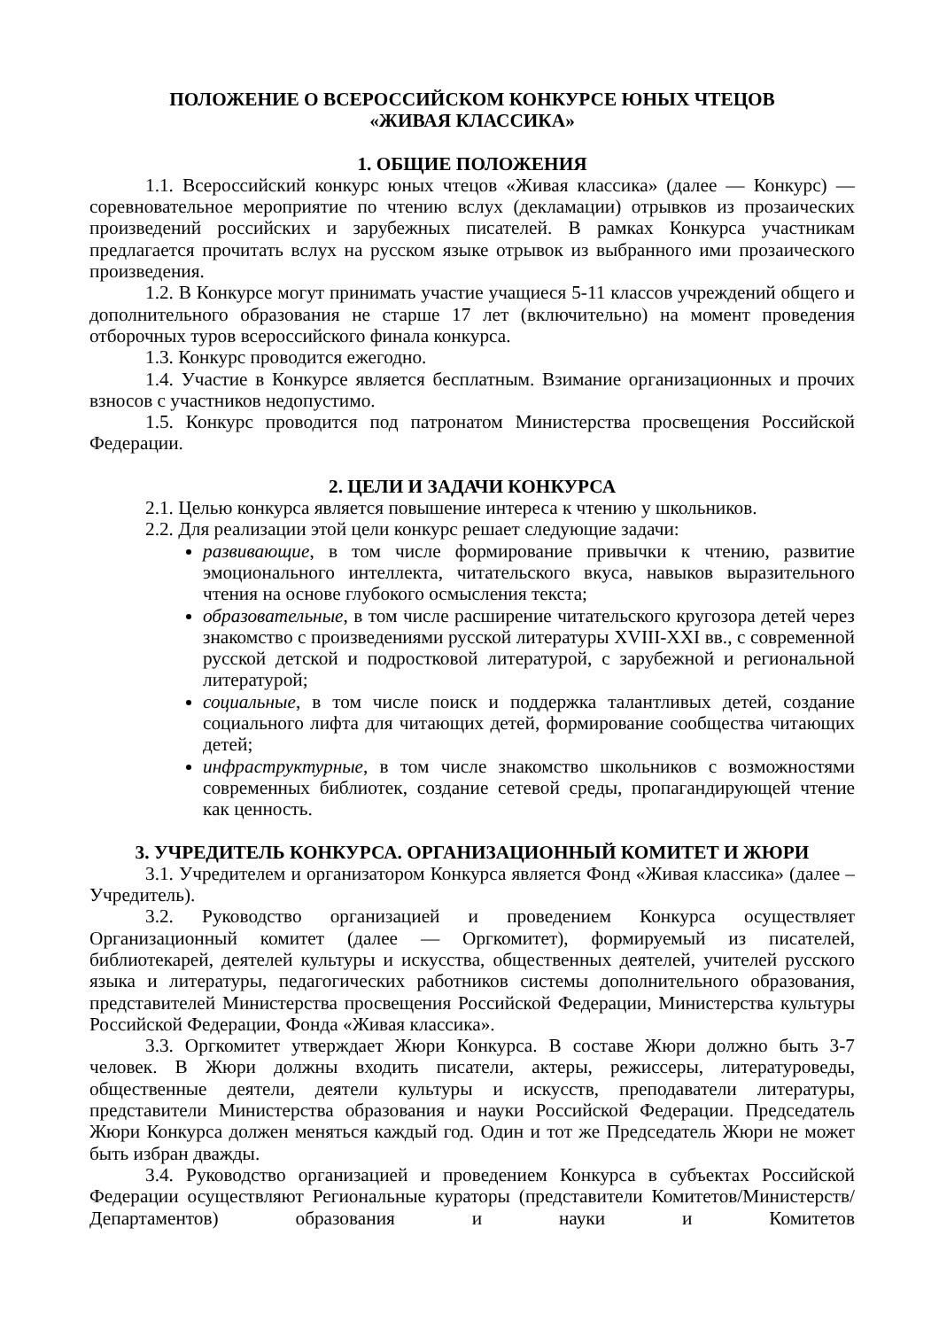ПОЛОЖЕНИЕ О ВСЕРОССИЙСКОМ КОНКУРСЕ ЮНЫХ ЧТЕЦОВ
«ЖИВАЯ КЛАССИКА»
1. ОБЩИЕ ПОЛОЖЕНИЯ
1.1. Всероссийский конкурс юных чтецов «Живая классика» (далее — Конкурс) — соревновательное мероприятие по чтению вслух (декламации) отрывков из прозаических произведений российских и зарубежных писателей. В рамках Конкурса участникам предлагается прочитать вслух на русском языке отрывок из выбранного ими прозаического произведения.
1.2. В Конкурсе могут принимать участие учащиеся 5-11 классов учреждений общего и дополнительного образования не старше 17 лет (включительно) на момент проведения отборочных туров всероссийского финала конкурса.
1.3. Конкурс проводится ежегодно.
1.4. Участие в Конкурсе является бесплатным. Взимание организационных и прочих взносов с участников недопустимо.
1.5. Конкурс проводится под патронатом Министерства просвещения Российской Федерации.
2. ЦЕЛИ И ЗАДАЧИ КОНКУРСА
2.1. Целью конкурса является повышение интереса к чтению у школьников.
2.2. Для реализации этой цели конкурс решает следующие задачи:
развивающие, в том числе формирование привычки к чтению, развитие эмоционального интеллекта, читательского вкуса, навыков выразительного чтения на основе глубокого осмысления текста;
образовательные, в том числе расширение читательского кругозора детей через знакомство с произведениями русской литературы XVIII-XXI вв., с современной русской детской и подростковой литературой, с зарубежной и региональной литературой;
социальные, в том числе поиск и поддержка талантливых детей, создание социального лифта для читающих детей, формирование сообщества читающих детей;
инфраструктурные, в том числе знакомство школьников с возможностями современных библиотек, создание сетевой среды, пропагандирующей чтение как ценность.
3. УЧРЕДИТЕЛЬ КОНКУРСА. ОРГАНИЗАЦИОННЫЙ КОМИТЕТ И ЖЮРИ
3.1. Учредителем и организатором Конкурса является Фонд «Живая классика» (далее – Учредитель).
3.2. Руководство организацией и проведением Конкурса осуществляет Организационный комитет (далее — Оргкомитет), формируемый из писателей, библиотекарей, деятелей культуры и искусства, общественных деятелей, учителей русского языка и литературы, педагогических работников системы дополнительного образования, представителей Министерства просвещения Российской Федерации, Министерства культуры Российской Федерации, Фонда «Живая классика».
3.3. Оргкомитет утверждает Жюри Конкурса. В составе Жюри должно быть 3-7 человек. В Жюри должны входить писатели, актеры, режиссеры, литературоведы, общественные деятели, деятели культуры и искусств, преподаватели литературы, представители Министерства образования и науки Российской Федерации. Председатель Жюри Конкурса должен меняться каждый год. Один и тот же Председатель Жюри не может быть избран дважды.
3.4. Руководство организацией и проведением Конкурса в субъектах Российской Федерации осуществляют Региональные кураторы (представители Комитетов/Министерств/Департаментов) образования и науки и Комитетов